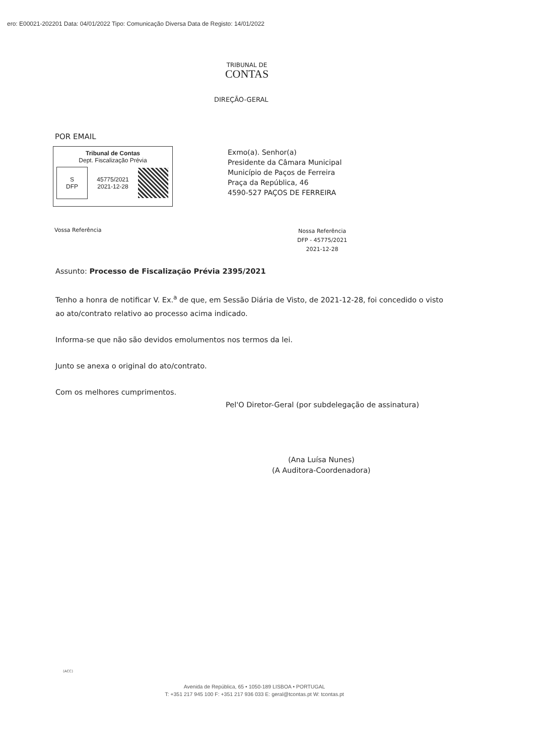ero: E00021-202201 Data: 04/01/2022 Tipo: Comunicação Diversa Data de Registo: 14/01/2022
TRIBUNAL DE
CONTAS
DIREÇÃO-GERAL
POR EMAIL
Tribunal de Contas
Dept. Fiscalização Prévia
S
DFP
45775/2021
2021-12-28
Exmo(a). Senhor(a)
Presidente da Câmara Municipal
Município de Paços de Ferreira
Praça da República, 46
4590-527 PAÇOS DE FERREIRA
Vossa Referência
Nossa Referência
DFP - 45775/2021
2021-12-28
Assunto: Processo de Fiscalização Prévia 2395/2021
Tenho a honra de notificar V. Ex.<sup>a</sup> de que, em Sessão Diária de Visto, de 2021-12-28, foi concedido o visto ao ato/contrato relativo ao processo acima indicado.
Informa-se que não são devidos emolumentos nos termos da lei.
Junto se anexa o original do ato/contrato.
Com os melhores cumprimentos.
Pel'O Diretor-Geral (por subdelegação de assinatura)
(Ana Luísa Nunes)
(A Auditora-Coordenadora)
(ACC)
Avenida de República, 65 • 1050-189 LISBOA • PORTUGAL
T: +351 217 945 100 F: +351 217 936 033 E: geral@tcontas.pt W: tcontas.pt